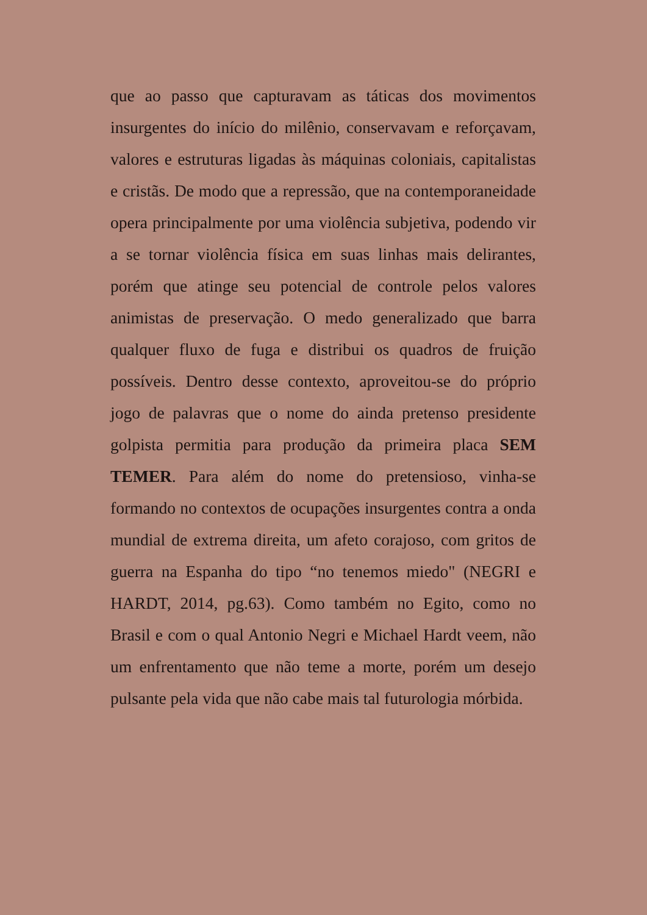que ao passo que capturavam as táticas dos movimentos insurgentes do início do milênio, conservavam e reforçavam, valores e estruturas ligadas às máquinas coloniais, capitalistas e cristãs. De modo que a repressão, que na contemporaneidade opera principalmente por uma violência subjetiva, podendo vir a se tornar violência física em suas linhas mais delirantes, porém que atinge seu potencial de controle pelos valores animistas de preservação. O medo generalizado que barra qualquer fluxo de fuga e distribui os quadros de fruição possíveis. Dentro desse contexto, aproveitou-se do próprio jogo de palavras que o nome do ainda pretenso presidente golpista permitia para produção da primeira placa SEM TEMER. Para além do nome do pretensioso, vinha-se formando no contextos de ocupações insurgentes contra a onda mundial de extrema direita, um afeto corajoso, com gritos de guerra na Espanha do tipo “no tenemos miedo" (NEGRI e HARDT, 2014, pg.63). Como também no Egito, como no Brasil e com o qual Antonio Negri e Michael Hardt veem, não um enfrentamento que não teme a morte, porém um desejo pulsante pela vida que não cabe mais tal futurologia mórbida.